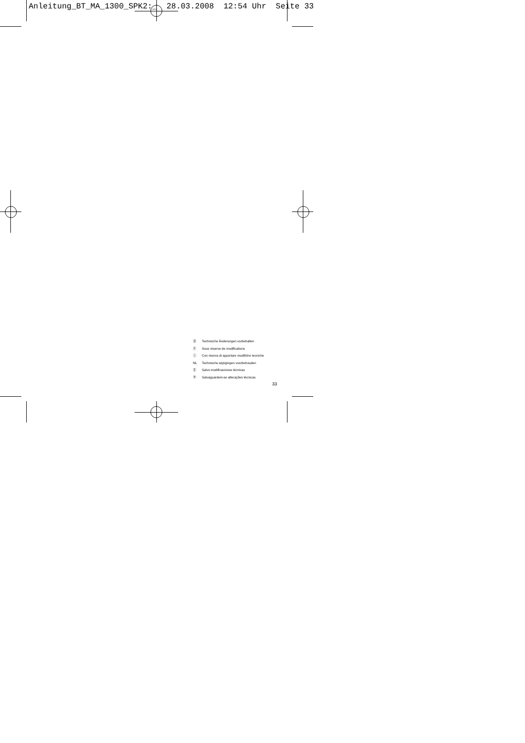Anleitung_BT_MA_1300_SPK2:_ 28.03.2008 12:54 Uhr Seite 33
Ⓓ Technische Änderungen vorbehalten
Ⓕ Sous réserve de modifications
Ⓘ Con riserva di apportare modifiche tecniche
NL Technische wijzigingen voorbehouden
Ⓔ Salvo modificaciones técnicas
Ⓟ Salvaguardem-se alterações técnicas
33